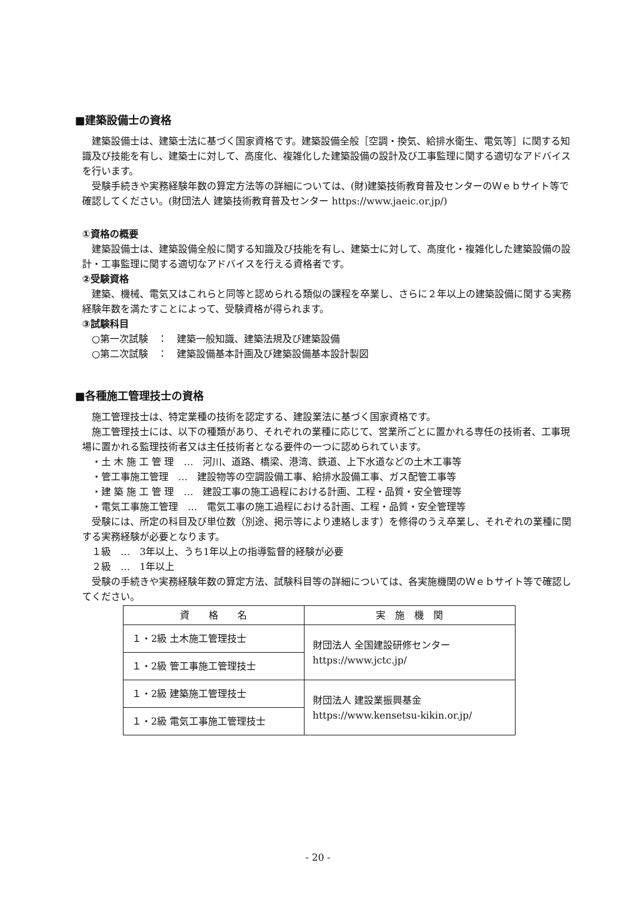■建築設備士の資格
建築設備士は、建築士法に基づく国家資格です。建築設備全般［空調・換気、給排水衛生、電気等］に関する知識及び技能を有し、建築士に対して、高度化、複雑化した建築設備の設計及び工事監理に関する適切なアドバイスを行います。
受験手続きや実務経験年数の算定方法等の詳細については、(財)建築技術教育普及センターのＷｅｂサイト等で確認してください。(財団法人 建築技術教育普及センター https://www.jaeic.or.jp/)
①資格の概要
建築設備士は、建築設備全般に関する知識及び技能を有し、建築士に対して、高度化・複雑化した建築設備の設計・工事監理に関する適切なアドバイスを行える資格者です。
②受験資格
建築、機械、電気又はこれらと同等と認められる類似の課程を卒業し、さらに２年以上の建築設備に関する実務経験年数を満たすことによって、受験資格が得られます。
③試験科目
○第一次試験　：　建築一般知識、建築法規及び建築設備
○第二次試験　：　建築設備基本計画及び建築設備基本設計製図
■各種施工管理技士の資格
施工管理技士は、特定業種の技術を認定する、建設業法に基づく国家資格です。
施工管理技士には、以下の種類があり、それぞれの業種に応じて、営業所ごとに置かれる専任の技術者、工事現場に置かれる監理技術者又は主任技術者となる要件の一つに認められています。
・土 木 施 工 管 理　…　河川、道路、橋梁、港湾、鉄道、上下水道などの土木工事等
・管工事施工管理　…　建設物等の空調設備工事、給排水設備工事、ガス配管工事等
・建 築 施 工 管 理　…　建設工事の施工過程における計画、工程・品質・安全管理等
・電気工事施工管理　…　電気工事の施工過程における計画、工程・品質・安全管理等
受験には、所定の科目及び単位数（別途、掲示等により連絡します）を修得のうえ卒業し、それぞれの業種に関する実務経験が必要となります。
１級　…　3年以上、うち1年以上の指導監督的経験が必要
２級　…　1年以上
受験の手続きや実務経験年数の算定方法、試験科目等の詳細については、各実施機関のＷｅｂサイト等で確認してください。
| 資 格 名 | 実 施 機 関 |
| --- | --- |
| １・2級 土木施工管理技士 | 財団法人 全国建設研修センター https://www.jctc.jp/ |
| １・2級 管工事施工管理技士 | |
| １・2級 建築施工管理技士 | 財団法人 建設業振興基金 https://www.kensetsu-kikin.or.jp/ |
| １・2級 電気工事施工管理技士 | |
- 20 -